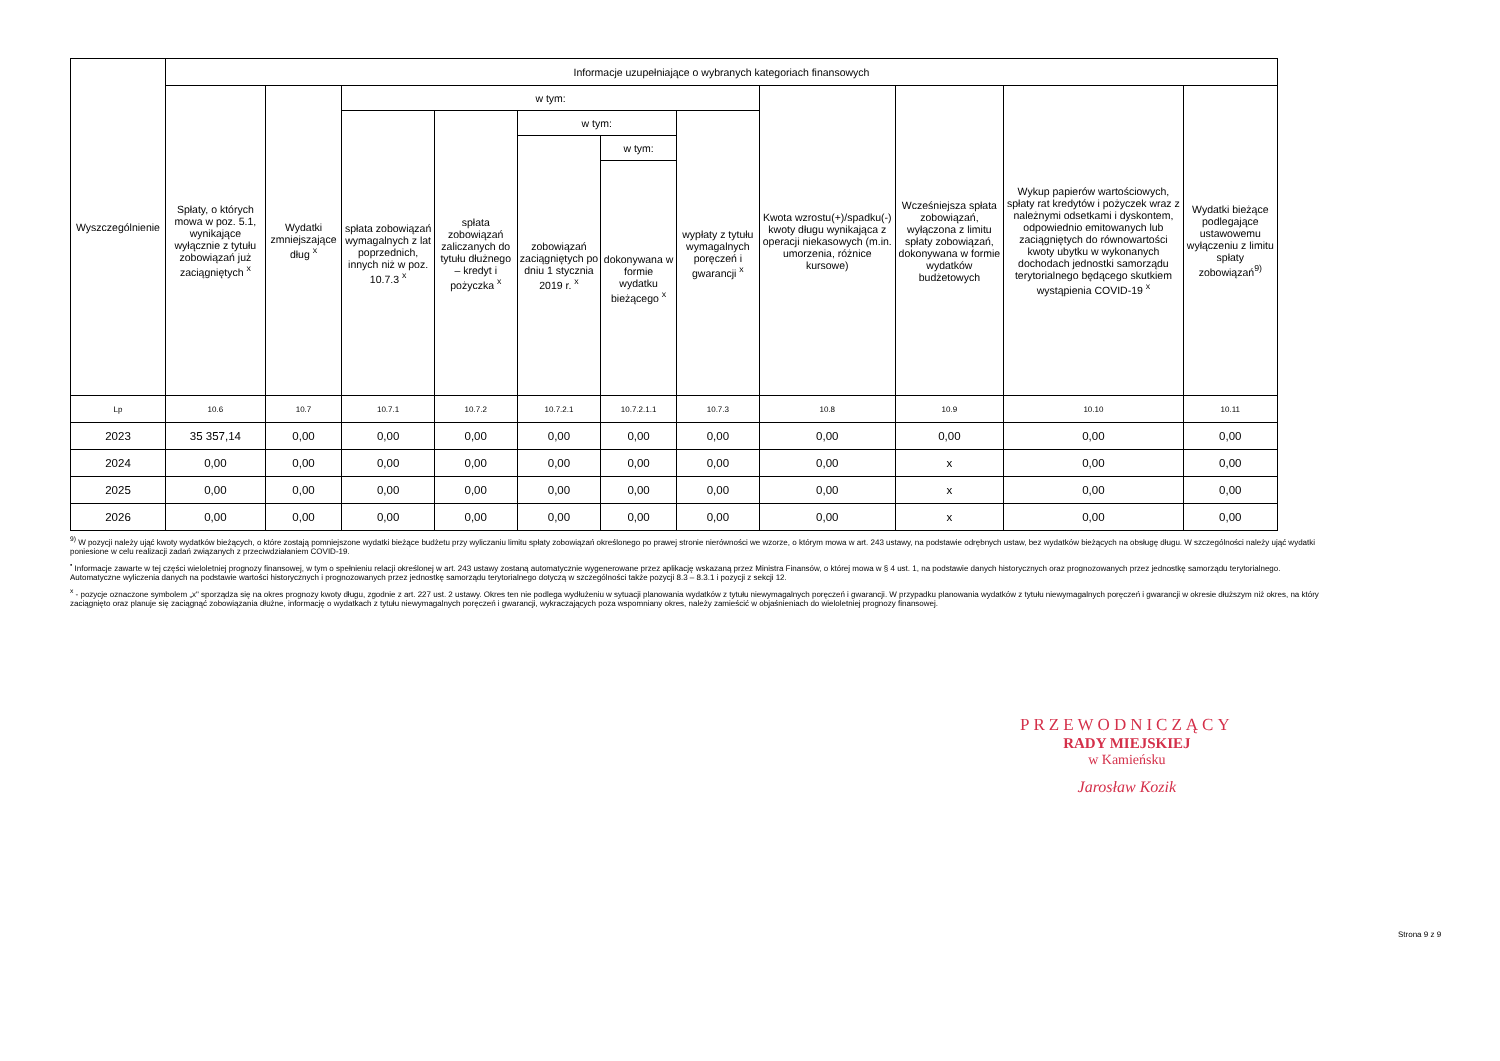| Wyszczególnienie | Informacje uzupełniające o wybranych kategoriach finansowych | | | | | | | | | | |
| --- | --- | --- | --- | --- | --- | --- | --- | --- | --- | --- | --- |
| | Spłaty, o których mowa w poz. 5.1, wynikające wyłącznie z tytułu zobowiązań już zaciągniętych <sup>x</sup> | Wydatki zmniejszające dług <sup>x</sup> | w tym: | | | | | Kwota wzrostu(+)/spadku(-) kwoty długu wynikająca z operacji niekasowych (m.in. umorzenia, różnice kursowe) | Wcześniejsza spłata zobowiązań, wyłączona z limitu spłaty zobowiązań, dokonywana w formie wydatków budżetowych | Wykup papierów wartościowych, spłaty rat kredytów i pożyczek wraz z należnymi odsetkami i dyskontem, odpowiednio emitowanych lub zaciągniętych do równowartości kwoty ubytku w wykonanych dochodach jednostki samorządu terytorialnego będącego skutkiem wystąpienia COVID-19 <sup>x</sup> | Wydatki bieżące podlegające ustawowemu wyłączeniu z limitu spłaty zobowiązań<sup>9)</sup> |
| | | | spłata zobowiązań wymagalnych z lat poprzednich, innych niż w poz. 10.7.3 <sup>x</sup> | spłata zobowiązań zaliczanych do tytułu dłużnego – kredyt i pożyczka <sup>x</sup> | w tym: | | wypłaty z tytułu wymagalnych poręczeń i gwarancji <sup>x</sup> | | | | |
| | | | | | zobowiązań zaciągniętych po dniu 1 stycznia 2019 r. <sup>x</sup> | w tym: | | | | | |
| | | | | | | dokonywana w formie wydatku bieżącego <sup>x</sup> | | | | | |
| Lp | 10.6 | 10.7 | 10.7.1 | 10.7.2 | 10.7.2.1 | 10.7.2.1.1 | 10.7.3 | 10.8 | 10.9 | 10.10 | 10.11 |
| 2023 | 35 357,14 | 0,00 | 0,00 | 0,00 | 0,00 | 0,00 | 0,00 | 0,00 | 0,00 | 0,00 | 0,00 |
| 2024 | 0,00 | 0,00 | 0,00 | 0,00 | 0,00 | 0,00 | 0,00 | 0,00 | x | 0,00 | 0,00 |
| 2025 | 0,00 | 0,00 | 0,00 | 0,00 | 0,00 | 0,00 | 0,00 | 0,00 | x | 0,00 | 0,00 |
| 2026 | 0,00 | 0,00 | 0,00 | 0,00 | 0,00 | 0,00 | 0,00 | 0,00 | x | 0,00 | 0,00 |
<sup>9)</sup> W pozycji należy ująć kwoty wydatków bieżących, o które zostają pomniejszone wydatki bieżące budżetu przy wyliczaniu limitu spłaty zobowiązań określonego po prawej stronie nierówności we wzorze, o którym mowa w art. 243 ustawy, na podstawie odrębnych ustaw, bez wydatków bieżących na obsługę długu. W szczególności należy ująć wydatki poniesione w celu realizacji zadań związanych z przeciwdziałaniem COVID-19.
<sup>•</sup> Informacje zawarte w tej części wieloletniej prognozy finansowej, w tym o spełnieniu relacji określonej w art. 243 ustawy zostaną automatycznie wygenerowane przez aplikację wskazaną przez Ministra Finansów, o której mowa w § 4 ust. 1, na podstawie danych historycznych oraz prognozowanych przez jednostkę samorządu terytorialnego. Automatyczne wyliczenia danych na podstawie wartości historycznych i prognozowanych przez jednostkę samorządu terytorialnego dotyczą w szczególności także pozycji 8.3 – 8.3.1 i pozycji z sekcji 12.
<sup>x</sup> - pozycje oznaczone symbolem „x" sporządza się na okres prognozy kwoty długu, zgodnie z art. 227 ust. 2 ustawy. Okres ten nie podlega wydłużeniu w sytuacji planowania wydatków z tytułu niewymagalnych poręczeń i gwarancji. W przypadku planowania wydatków z tytułu niewymagalnych poręczeń i gwarancji w okresie dłuższym niż okres, na który zaciągnięto oraz planuje się zaciągnąć zobowiązania dłużne, informację o wydatkach z tytułu niewymagalnych poręczeń i gwarancji, wykraczających poza wspomniany okres, należy zamieścić w objaśnieniach do wieloletniej prognozy finansowej.
PRZEWODNICZĄCY
RADY MIEJSKIEJ
w Kamieńsku
Jarosław Kozik
Strona 9 z 9